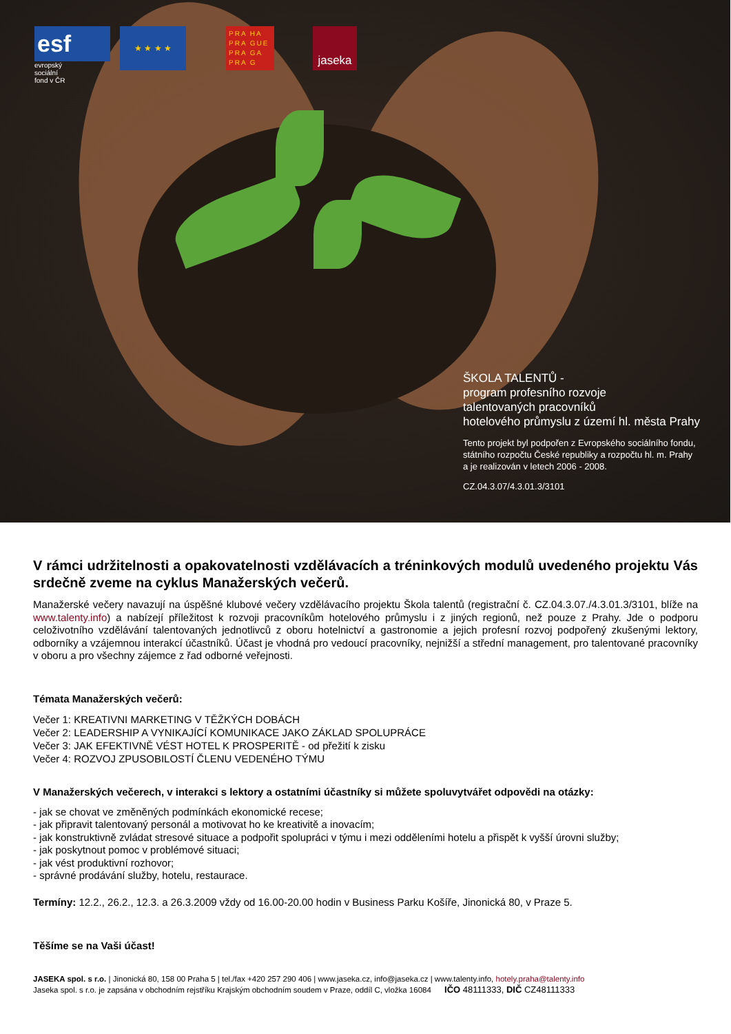esf
evropský
sociální
fond v ČR
★ ★ ★ ★
PRA HA
PRA GUE
PRA GA
PRA G
jaseka
ŠKOLA TALENTŮ -
program profesního rozvoje
talentovaných pracovníků
hotelového průmyslu z území hl. města Prahy
Tento projekt byl podpořen z Evropského sociálního fondu,
státního rozpočtu České republiky a rozpočtu hl. m. Prahy
a je realizován v letech 2006 - 2008.
CZ.04.3.07/4.3.01.3/3101
V rámci udržitelnosti a opakovatelnosti vzdělávacích a tréninkových modulů uvedeného projektu Vás srdečně zveme na cyklus Manažerských večerů.
Manažerské večery navazují na úspěšné klubové večery vzdělávacího projektu Škola talentů (registrační č. CZ.04.3.07./4.3.01.3/3101, blíže na www.talenty.info) a nabízejí příležitost k rozvoji pracovníkům hotelového průmyslu i z jiných regionů, než pouze z Prahy. Jde o podporu celoživotního vzdělávání talentovaných jednotlivců z oboru hotelnictví a gastronomie a jejich profesní rozvoj podpořený zkušenými lektory, odborníky a vzájemnou interakcí účastníků. Účast je vhodná pro vedoucí pracovníky, nejnižší a střední management, pro talentované pracovníky v oboru a pro všechny zájemce z řad odborné veřejnosti.
Témata Manažerských večerů:
Večer 1: KREATIVNI MARKETING V TĚŽKÝCH DOBÁCH
Večer 2: LEADERSHIP A VYNIKAJÍCÍ KOMUNIKACE JAKO ZÁKLAD SPOLUPRÁCE
Večer 3: JAK EFEKTIVNĚ VÉST HOTEL K PROSPERITĚ - od přežití k zisku
Večer 4: ROZVOJ ZPUSOBILOSTÍ ČLENU VEDENÉHO TÝMU
V Manažerských večerech, v interakci s lektory a ostatními účastníky si můžete spoluvytvářet odpovědi na otázky:
- jak se chovat ve změněných podmínkách ekonomické recese;
- jak připravit talentovaný personál a motivovat ho ke kreativitě a inovacím;
- jak konstruktivně zvládat stresové situace a podpořit spolupráci v týmu i mezi odděleními hotelu a přispět k vyšší úrovni služby;
- jak poskytnout pomoc v problémové situaci;
- jak vést produktivní rozhovor;
- správné prodávání služby, hotelu, restaurace.
Termíny: 12.2., 26.2., 12.3. a 26.3.2009 vždy od 16.00-20.00 hodin v Business Parku Košíře, Jinonická 80, v Praze 5.
Těšíme se na Vaši účast!
JASEKA spol. s r.o. | Jinonická 80, 158 00 Praha 5 | tel./fax +420 257 290 406 | www.jaseka.cz, info@jaseka.cz | www.talenty.info, hotely.praha@talenty.info
Jaseka spol. s r.o. je zapsána v obchodním rejstříku Krajským obchodním soudem v Praze, oddíl C, vložka 16084 IČO 48111333, DIČ CZ48111333